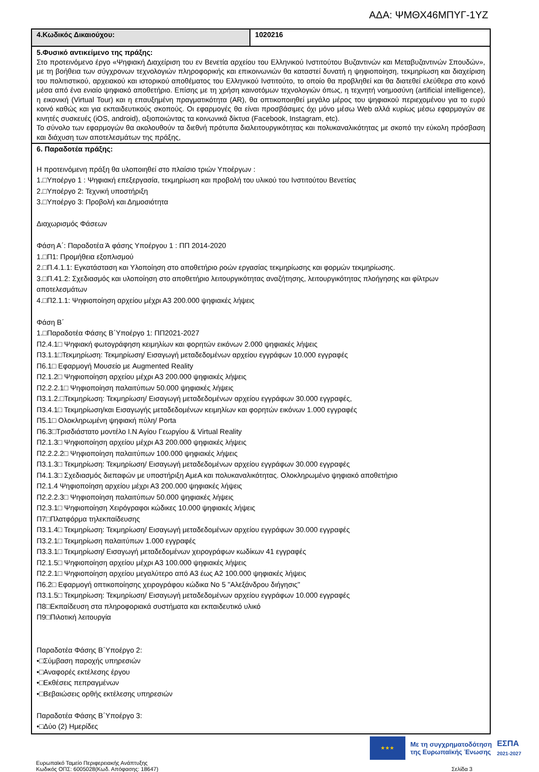ΑΔΑ: ΨΜΘΧ46ΜΠΥΓ-1ΥΖ
| 4.Κωδικός Δικαιούχου: | 1020216 |
| 5.Φυσικό αντικείμενο της πράξης: Στο προτεινόμενο έργο «Ψηφιακή Διαχείριση του εν Βενετία αρχείου του Ελληνικού Ινστιτούτου Βυζαντινών και Μεταβυζαντινών Σπουδών», με τη βοήθεια των σύγχρονων τεχνολογιών πληροφορικής και επικοινωνιών θα καταστεί δυνατή η ψηφιοποίηση, τεκμηρίωση και διαχείριση του πολιτιστικού, αρχειακού και ιστορικού αποθέματος του Ελληνικού Ινστιτούτο, το οποίο θα προβληθεί και θα διατεθεί ελεύθερα στο κοινό μέσα από ένα ενιαίο ψηφιακό αποθετήριο. Επίσης με τη χρήση καινοτόμων τεχνολογιών όπως, η τεχνητή νοημοσύνη (artificial intelligence), η εικονική (Virtual Tour) και η επαυξημένη πραγματικότητα (AR), θα οπτικοποιηθεί μεγάλο μέρος του ψηφιακού περιεχομένου για το ευρύ κοινό καθώς και για εκπαιδευτικούς σκοπούς. Οι εφαρμογές θα είναι προσβάσιμες όχι μόνο μέσω Web αλλά κυρίως μέσω εφαρμογών σε κινητές συσκευές (iOS, android), αξιοποιώντας τα κοινωνικά δίκτυα (Facebook, Instagram, etc). Το σύνολο των εφαρμογών θα ακολουθούν τα διεθνή πρότυπα διαλειτουργικότητας και πολυκαναλικότητας με σκοπό την εύκολη πρόσβαση και διάχυση των αποτελεσμάτων της πράξης, | |
| 6. Παραδοτέα πράξης: Η προτεινόμενη πράξη θα υλοποιηθεί στο πλαίσιο τριών Υποέργων : 1.□Υποέργο 1 : Ψηφιακή επεξεργασία, τεκμηρίωση και προβολή του υλικού του Ινστιτούτου Βενετίας 2.□Υποέργο 2: Τεχνική υποστήριξη 3.□Υποέργο 3: Προβολή και Δημοσιότητα Διαχωρισμός Φάσεων Φάση Α΄: Παραδοτέα Ά φάσης Υποέργου 1 : ΠΠ 2014-2020 1.□Π1: Προμήθεια εξοπλισμού 2.□Π.4.1.1: Εγκατάσταση και Υλοποίηση στο αποθετήριο ροών εργασίας τεκμηρίωσης και φορμών τεκμηρίωσης. 3.□Π.41.2: Σχεδιασμός και υλοποίηση στο αποθετήριο λειτουργικότητας αναζήτησης, λειτουργικότητας πλοήγησης και φίλτρων αποτελεσμάτων 4.□Π2.1.1: Ψηφιοποίηση αρχείου μέχρι Α3 200.000 ψηφιακές λήψεις Φάση Β΄ 1.□Παραδοτέα Φάσης Β΄Υποέργο 1: ΠΠ2021-2027 Π2.4.1□ Ψηφιακή φωτογράφηση κειμηλίων και φορητών εικόνων 2.000 ψηφιακές λήψεις Π3.1.1□Τεκμηρίωση: Τεκμηρίωση/ Εισαγωγή μεταδεδομένων αρχείου εγγράφων 10.000 εγγραφές Π6.1□ Εφαρμογή Μουσείο με Augmented Reality Π2.1.2□ Ψηφιοποίηση αρχείου μέχρι Α3 200.000 ψηφιακές λήψεις Π2.2.2.1□ Ψηφιοποίηση παλαιτύπων 50.000 ψηφιακές λήψεις Π3.1.2.□Τεκμηρίωση: Τεκμηρίωση/ Εισαγωγή μεταδεδομένων αρχείου εγγράφων 30.000 εγγραφές, Π3.4.1□ Τεκμηρίωση/και Εισαγωγής μεταδεδομένων κειμηλίων και φορητών εικόνων 1.000 εγγραφές Π5.1□ Ολοκληρωμένη ψηφιακή πύλη/ Porta Π6.3□Τρισδιάστατο μοντέλο Ι.Ν Αγίου Γεωργίου & Virtual Reality Π2.1.3□ Ψηφιοποίηση αρχείου μέχρι Α3 200.000 ψηφιακές λήψεις Π2.2.2.2□ Ψηφιοποίηση παλαιτύπων 100.000 ψηφιακές λήψεις Π3.1.3□ Τεκμηρίωση: Τεκμηρίωση/ Εισαγωγή μεταδεδομένων αρχείου εγγράφων 30.000 εγγραφές Π4.1.3□ Σχεδιασμός διεπαφών με υποστήριξη ΑμεΑ και πολυκαναλικότητας. Ολοκληρωμένο ψηφιακό αποθετήριο Π2.1.4 Ψηφιοποίηση αρχείου μέχρι Α3 200.000 ψηφιακές λήψεις Π2.2.2.3□ Ψηφιοποίηση παλαιτύπων 50.000 ψηφιακές λήψεις Π2.3.1□ Ψηφιοποίηση Χειρόγραφοι κώδικες 10.000 ψηφιακές λήψεις Π7□Πλατφόρμα τηλεκπαίδευσης Π3.1.4□ Τεκμηρίωση: Τεκμηρίωση/ Εισαγωγή μεταδεδομένων αρχείου εγγράφων 30.000 εγγραφές Π3.2.1□ Τεκμηρίωση παλαιτύπων 1.000 εγγραφές Π3.3.1□ Τεκμηρίωση/ Εισαγωγή μεταδεδομένων χειρογράφων κωδίκων 41 εγγραφές Π2.1.5□ Ψηφιοποίηση αρχείου μέχρι Α3 100.000 ψηφιακές λήψεις Π2.2.1□ Ψηφιοποίηση αρχείου μεγαλύτερο από Α3 έως Α2 100.000 ψηφιακές λήψεις Π6.2□ Εφαρμογή οπτικοποίησης χειρογράφου κώδικα Νο 5 "Αλεξάνδρου διήγησις" Π3.1.5□ Τεκμηρίωση: Τεκμηρίωση/ Εισαγωγή μεταδεδομένων αρχείου εγγράφων 10.000 εγγραφές Π8□Εκπαίδευση στα πληροφοριακά συστήματα και εκπαιδευτικό υλικό Π9□Πιλοτική λειτουργία Παραδοτέα Φάσης Β΄Υποέργο 2: •□Σύμβαση παροχής υπηρεσιών •□Αναφορές εκτέλεσης έργου •□Εκθέσεις πεπραγμένων •□Βεβαιώσεις ορθής εκτέλεσης υπηρεσιών Παραδοτέα Φάσης Β΄Υποέργο 3: •□Δύο (2) Ημερίδες | |
★★★
Με τη συγχρηματοδότηση
της Ευρωπαϊκής Ένωσης
ΕΣΠΑ
2021-2027
Ευρωπαϊκό Ταμείο Περιφερειακής Ανάπτυξης
Κωδικός ΟΠΣ: 6005028(Κωδ. Απόφασης: 18647)
Σελίδα 3